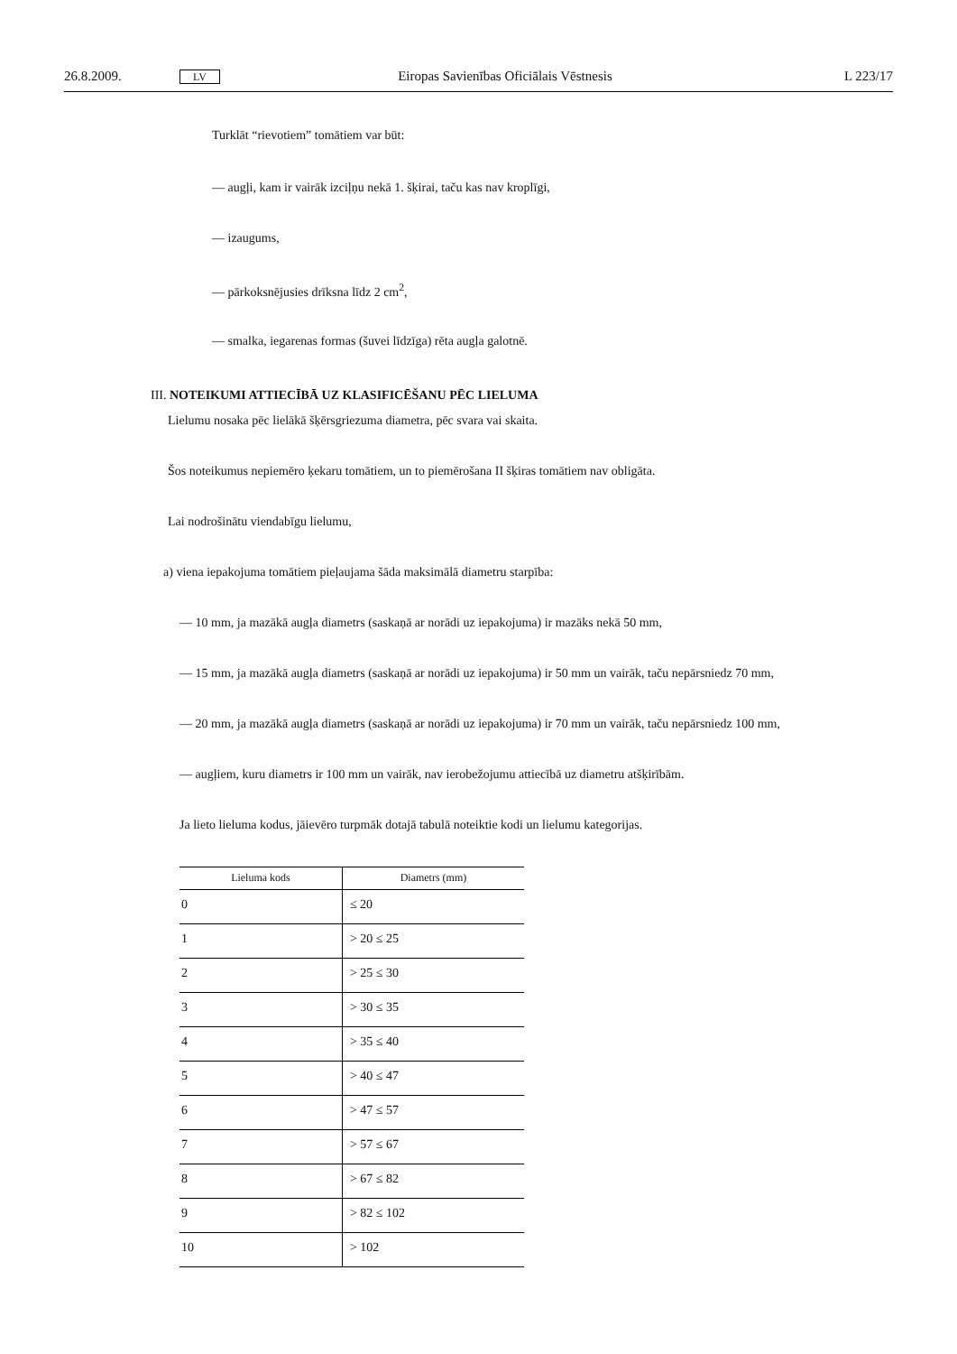26.8.2009. LV Eiropas Savienības Oficiālais Vēstnesis L 223/17
Turklāt “rievotiem” tomātiem var būt:
— augļi, kam ir vairāk izciļņu nekā 1. šķirai, taču kas nav kroplīgi,
— izaugums,
— pārkoksnējusies drīksna līdz 2 cm<sup>2</sup>,
— smalka, iegarenas formas (šuvei līdzīga) rēta augļa galotnē.
III. NOTEIKUMI ATTIECĪBĀ UZ KLASIFICĒŠANU PĒC LIELUMA
Lielumu nosaka pēc lielākā šķērsgriezuma diametra, pēc svara vai skaita.
Šos noteikumus nepiemēro ķekaru tomātiem, un to piemērošana II šķiras tomātiem nav obligāta.
Lai nodrošinātu viendabīgu lielumu,
a) viena iepakojuma tomātiem pieļaujama šāda maksimālā diametru starpība:
— 10 mm, ja mazākā augļa diametrs (saskaņā ar norādi uz iepakojuma) ir mazāks nekā 50 mm,
— 15 mm, ja mazākā augļa diametrs (saskaņā ar norādi uz iepakojuma) ir 50 mm un vairāk, taču nepārsniedz 70 mm,
— 20 mm, ja mazākā augļa diametrs (saskaņā ar norādi uz iepakojuma) ir 70 mm un vairāk, taču nepārsniedz 100 mm,
— augļiem, kuru diametrs ir 100 mm un vairāk, nav ierobežojumu attiecībā uz diametru atšķirībām.
Ja lieto lieluma kodus, jāievēro turpmāk dotajā tabulā noteiktie kodi un lielumu kategorijas.
| Lieluma kods | Diametrs (mm) |
| --- | --- |
| 0 | ≤ 20 |
| 1 | > 20 ≤ 25 |
| 2 | > 25 ≤ 30 |
| 3 | > 30 ≤ 35 |
| 4 | > 35 ≤ 40 |
| 5 | > 40 ≤ 47 |
| 6 | > 47 ≤ 57 |
| 7 | > 57 ≤ 67 |
| 8 | > 67 ≤ 82 |
| 9 | > 82 ≤ 102 |
| 10 | > 102 |